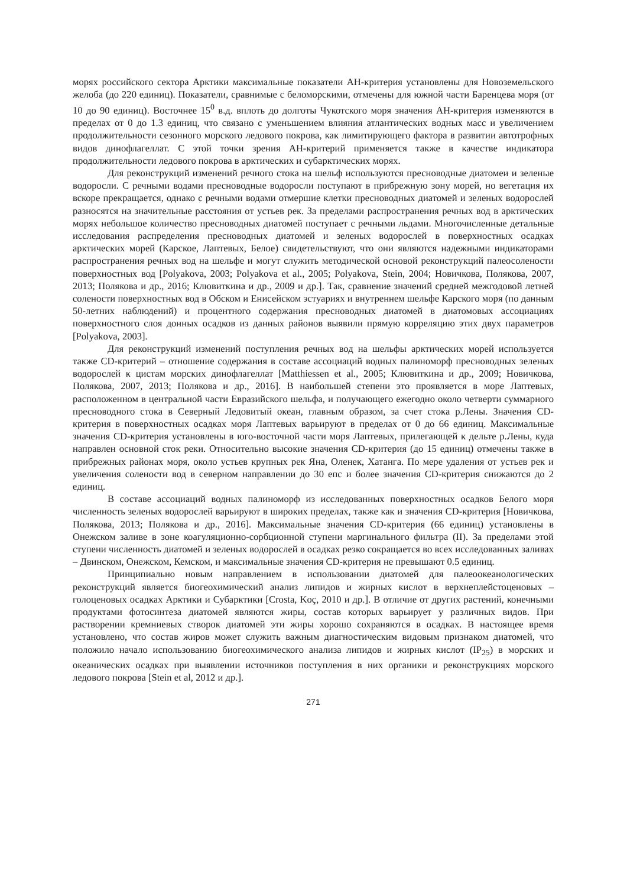морях российского сектора Арктики максимальные показатели AH-критерия установлены для Новоземельского желоба (до 220 единиц). Показатели, сравнимые с беломорскими, отмечены для южной части Баренцева моря (от 10 до 90 единиц). Восточнее 15<sup>0</sup> в.д. вплоть до долготы Чукотского моря значения AH-критерия изменяются в пределах от 0 до 1.3 единиц, что связано с уменьшением влияния атлантических водных масс и увеличением продолжительности сезонного морского ледового покрова, как лимитирующего фактора в развитии автотрофных видов динофлагеллат. С этой точки зрения AH-критерий применяется также в качестве индикатора продолжительности ледового покрова в арктических и субарктических морях.
Для реконструкций изменений речного стока на шельф используются пресноводные диатомеи и зеленые водоросли. С речными водами пресноводные водоросли поступают в прибрежную зону морей, но вегетация их вскоре прекращается, однако с речными водами отмершие клетки пресноводных диатомей и зеленых водорослей разносятся на значительные расстояния от устьев рек. За пределами распространения речных вод в арктических морях небольшое количество пресноводных диатомей поступает с речными льдами. Многочисленные детальные исследования распределения пресноводных диатомей и зеленых водорослей в поверхностных осадках арктических морей (Карское, Лаптевых, Белое) свидетельствуют, что они являются надежными индикаторами распространения речных вод на шельфе и могут служить методической основой реконструкций палеосолености поверхностных вод [Polyakova, 2003; Polyakova et al., 2005; Polyakova, Stein, 2004; Новичкова, Полякова, 2007, 2013; Полякова и др., 2016; Клювиткина и др., 2009 и др.]. Так, сравнение значений средней межгодовой летней солености поверхностных вод в Обском и Енисейском эстуариях и внутреннем шельфе Карского моря (по данным 50-летних наблюдений) и процентного содержания пресноводных диатомей в диатомовых ассоциациях поверхностного слоя донных осадков из данных районов выявили прямую корреляцию этих двух параметров [Polyakova, 2003].
Для реконструкций изменений поступления речных вод на шельфы арктических морей используется также CD-критерий – отношение содержания в составе ассоциаций водных палиноморф пресноводных зеленых водорослей к цистам морских динофлагеллат [Matthiessen et al., 2005; Клювиткина и др., 2009; Новичкова, Полякова, 2007, 2013; Полякова и др., 2016]. В наибольшей степени это проявляется в море Лаптевых, расположенном в центральной части Евразийского шельфа, и получающего ежегодно около четверти суммарного пресноводного стока в Северный Ледовитый океан, главным образом, за счет стока р.Лены. Значения CD-критерия в поверхностных осадках моря Лаптевых варьируют в пределах от 0 до 66 единиц. Максимальные значения CD-критерия установлены в юго-восточной части моря Лаптевых, прилегающей к дельте р.Лены, куда направлен основной сток реки. Относительно высокие значения CD-критерия (до 15 единиц) отмечены также в прибрежных районах моря, около устьев крупных рек Яна, Оленек, Хатанга. По мере удаления от устьев рек и увеличения солености вод в северном направлении до 30 епс и более значения CD-критерия снижаются до 2 единиц.
В составе ассоциаций водных палиноморф из исследованных поверхностных осадков Белого моря численность зеленых водорослей варьируют в широких пределах, также как и значения CD-критерия [Новичкова, Полякова, 2013; Полякова и др., 2016]. Максимальные значения CD-критерия (66 единиц) установлены в Онежском заливе в зоне коагуляционно-сорбционной ступени маргинального фильтра (II). За пределами этой ступени численность диатомей и зеленых водорослей в осадках резко сокращается во всех исследованных заливах – Двинском, Онежском, Кемском, и максимальные значения CD-критерия не превышают 0.5 единиц.
Принципиально новым направлением в использовании диатомей для палеоокеанологических реконструкций является биогеохимический анализ липидов и жирных кислот в верхнеплейстоценовых – голоценовых осадках Арктики и Субарктики [Crosta, Koç, 2010 и др.]. В отличие от других растений, конечными продуктами фотосинтеза диатомей являются жиры, состав которых варьирует у различных видов. При растворении кремниевых створок диатомей эти жиры хорошо сохраняются в осадках. В настоящее время установлено, что состав жиров может служить важным диагностическим видовым признаком диатомей, что положило начало использованию биогеохимического анализа липидов и жирных кислот (IP<sub>25</sub>) в морских и океанических осадках при выявлении источников поступления в них органики и реконструкциях морского ледового покрова [Stein et al, 2012 и др.].
271